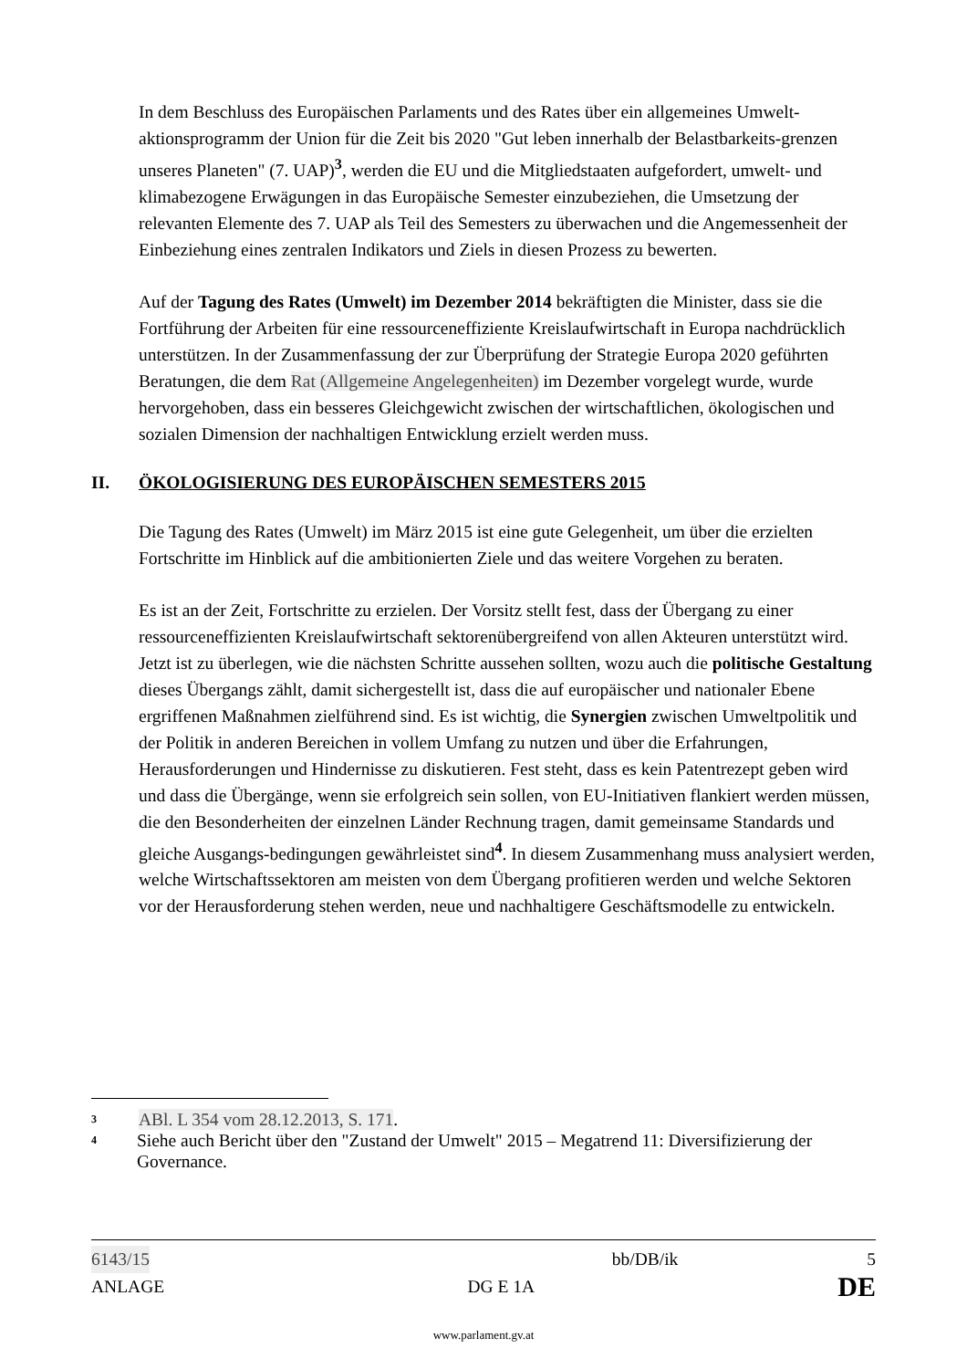In dem Beschluss des Europäischen Parlaments und des Rates über ein allgemeines Umwelt-aktionsprogramm der Union für die Zeit bis 2020 "Gut leben innerhalb der Belastbarkeits-grenzen unseres Planeten" (7. UAP)<sup>3</sup>, werden die EU und die Mitgliedstaaten aufgefordert, umwelt- und klimabezogene Erwägungen in das Europäische Semester einzubeziehen, die Umsetzung der relevanten Elemente des 7. UAP als Teil des Semesters zu überwachen und die Angemessenheit der Einbeziehung eines zentralen Indikators und Ziels in diesen Prozess zu bewerten.
Auf der Tagung des Rates (Umwelt) im Dezember 2014 bekräftigten die Minister, dass sie die Fortführung der Arbeiten für eine ressourceneffiziente Kreislaufwirtschaft in Europa nachdrücklich unterstützen. In der Zusammenfassung der zur Überprüfung der Strategie Europa 2020 geführten Beratungen, die dem Rat (Allgemeine Angelegenheiten) im Dezember vorgelegt wurde, wurde hervorgehoben, dass ein besseres Gleichgewicht zwischen der wirtschaftlichen, ökologischen und sozialen Dimension der nachhaltigen Entwicklung erzielt werden muss.
II. ÖKOLOGISIERUNG DES EUROPÄISCHEN SEMESTERS 2015
Die Tagung des Rates (Umwelt) im März 2015 ist eine gute Gelegenheit, um über die erzielten Fortschritte im Hinblick auf die ambitionierten Ziele und das weitere Vorgehen zu beraten.
Es ist an der Zeit, Fortschritte zu erzielen. Der Vorsitz stellt fest, dass der Übergang zu einer ressourceneffizienten Kreislaufwirtschaft sektorenübergreifend von allen Akteuren unterstützt wird. Jetzt ist zu überlegen, wie die nächsten Schritte aussehen sollten, wozu auch die politische Gestaltung dieses Übergangs zählt, damit sichergestellt ist, dass die auf europäischer und nationaler Ebene ergriffenen Maßnahmen zielführend sind. Es ist wichtig, die Synergien zwischen Umweltpolitik und der Politik in anderen Bereichen in vollem Umfang zu nutzen und über die Erfahrungen, Herausforderungen und Hindernisse zu diskutieren. Fest steht, dass es kein Patentrezept geben wird und dass die Übergänge, wenn sie erfolgreich sein sollen, von EU-Initiativen flankiert werden müssen, die den Besonderheiten der einzelnen Länder Rechnung tragen, damit gemeinsame Standards und gleiche Ausgangs-bedingungen gewährleistet sind<sup>4</sup>. In diesem Zusammenhang muss analysiert werden, welche Wirtschaftssektoren am meisten von dem Übergang profitieren werden und welche Sektoren vor der Herausforderung stehen werden, neue und nachhaltigere Geschäftsmodelle zu entwickeln.
3 ABl. L 354 vom 28.12.2013, S. 171.
4 Siehe auch Bericht über den "Zustand der Umwelt" 2015 – Megatrend 11: Diversifizierung der Governance.
6143/15 bb/DB/ik 5
ANLAGE DG E 1A DE
www.parlament.gv.at